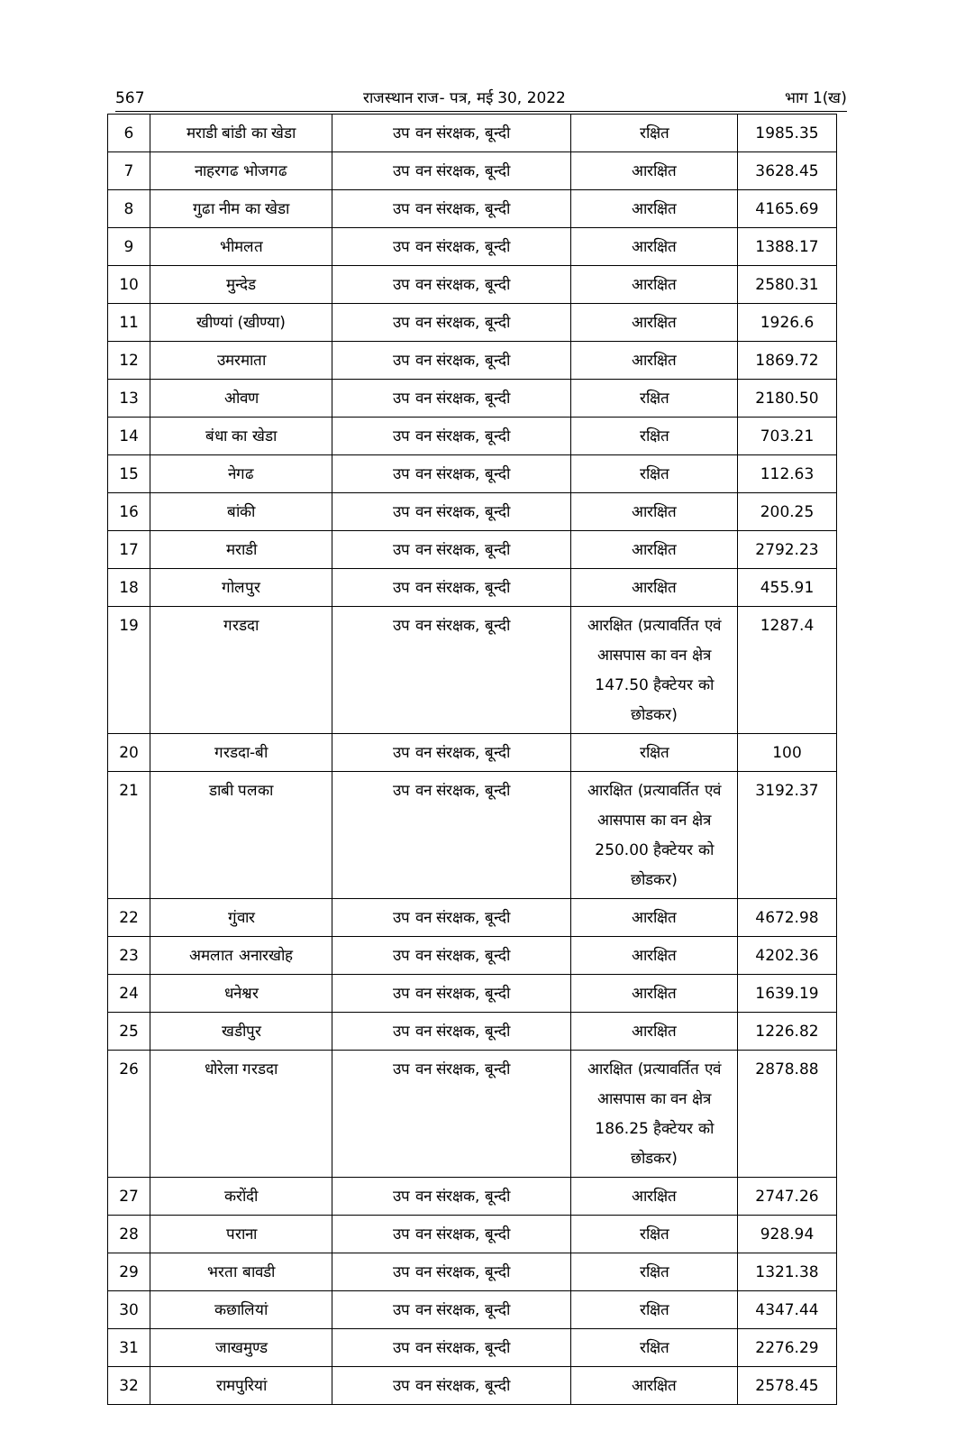567 राजस्थान राज- पत्र, मई 30, 2022 भाग 1(ख)
| 6 | मराडी बांडी का खेडा | उप वन संरक्षक, बून्दी | रक्षित | 1985.35 |
| 7 | नाहरगढ भोजगढ | उप वन संरक्षक, बून्दी | आरक्षित | 3628.45 |
| 8 | गुढा नीम का खेडा | उप वन संरक्षक, बून्दी | आरक्षित | 4165.69 |
| 9 | भीमलत | उप वन संरक्षक, बून्दी | आरक्षित | 1388.17 |
| 10 | मुन्देड | उप वन संरक्षक, बून्दी | आरक्षित | 2580.31 |
| 11 | खीण्यां (खीण्या) | उप वन संरक्षक, बून्दी | आरक्षित | 1926.6 |
| 12 | उमरमाता | उप वन संरक्षक, बून्दी | आरक्षित | 1869.72 |
| 13 | ओवण | उप वन संरक्षक, बून्दी | रक्षित | 2180.50 |
| 14 | बंधा का खेडा | उप वन संरक्षक, बून्दी | रक्षित | 703.21 |
| 15 | नेगढ | उप वन संरक्षक, बून्दी | रक्षित | 112.63 |
| 16 | बांकी | उप वन संरक्षक, बून्दी | आरक्षित | 200.25 |
| 17 | मराडी | उप वन संरक्षक, बून्दी | आरक्षित | 2792.23 |
| 18 | गोलपुर | उप वन संरक्षक, बून्दी | आरक्षित | 455.91 |
| 19 | गरडदा | उप वन संरक्षक, बून्दी | आरक्षित (प्रत्यावर्तित एवं आसपास का वन क्षेत्र 147.50 हैक्टेयर को छोडकर) | 1287.4 |
| 20 | गरडदा-बी | उप वन संरक्षक, बून्दी | रक्षित | 100 |
| 21 | डाबी पलका | उप वन संरक्षक, बून्दी | आरक्षित (प्रत्यावर्तित एवं आसपास का वन क्षेत्र 250.00 हैक्टेयर को छोडकर) | 3192.37 |
| 22 | गुंवार | उप वन संरक्षक, बून्दी | आरक्षित | 4672.98 |
| 23 | अमलात अनारखोह | उप वन संरक्षक, बून्दी | आरक्षित | 4202.36 |
| 24 | धनेश्वर | उप वन संरक्षक, बून्दी | आरक्षित | 1639.19 |
| 25 | खडीपुर | उप वन संरक्षक, बून्दी | आरक्षित | 1226.82 |
| 26 | धोरेला गरडदा | उप वन संरक्षक, बून्दी | आरक्षित (प्रत्यावर्तित एवं आसपास का वन क्षेत्र 186.25 हैक्टेयर को छोडकर) | 2878.88 |
| 27 | करोंदी | उप वन संरक्षक, बून्दी | आरक्षित | 2747.26 |
| 28 | पराना | उप वन संरक्षक, बून्दी | रक्षित | 928.94 |
| 29 | भरता बावडी | उप वन संरक्षक, बून्दी | रक्षित | 1321.38 |
| 30 | कछालियां | उप वन संरक्षक, बून्दी | रक्षित | 4347.44 |
| 31 | जाखमुण्ड | उप वन संरक्षक, बून्दी | रक्षित | 2276.29 |
| 32 | रामपुरियां | उप वन संरक्षक, बून्दी | आरक्षित | 2578.45 |